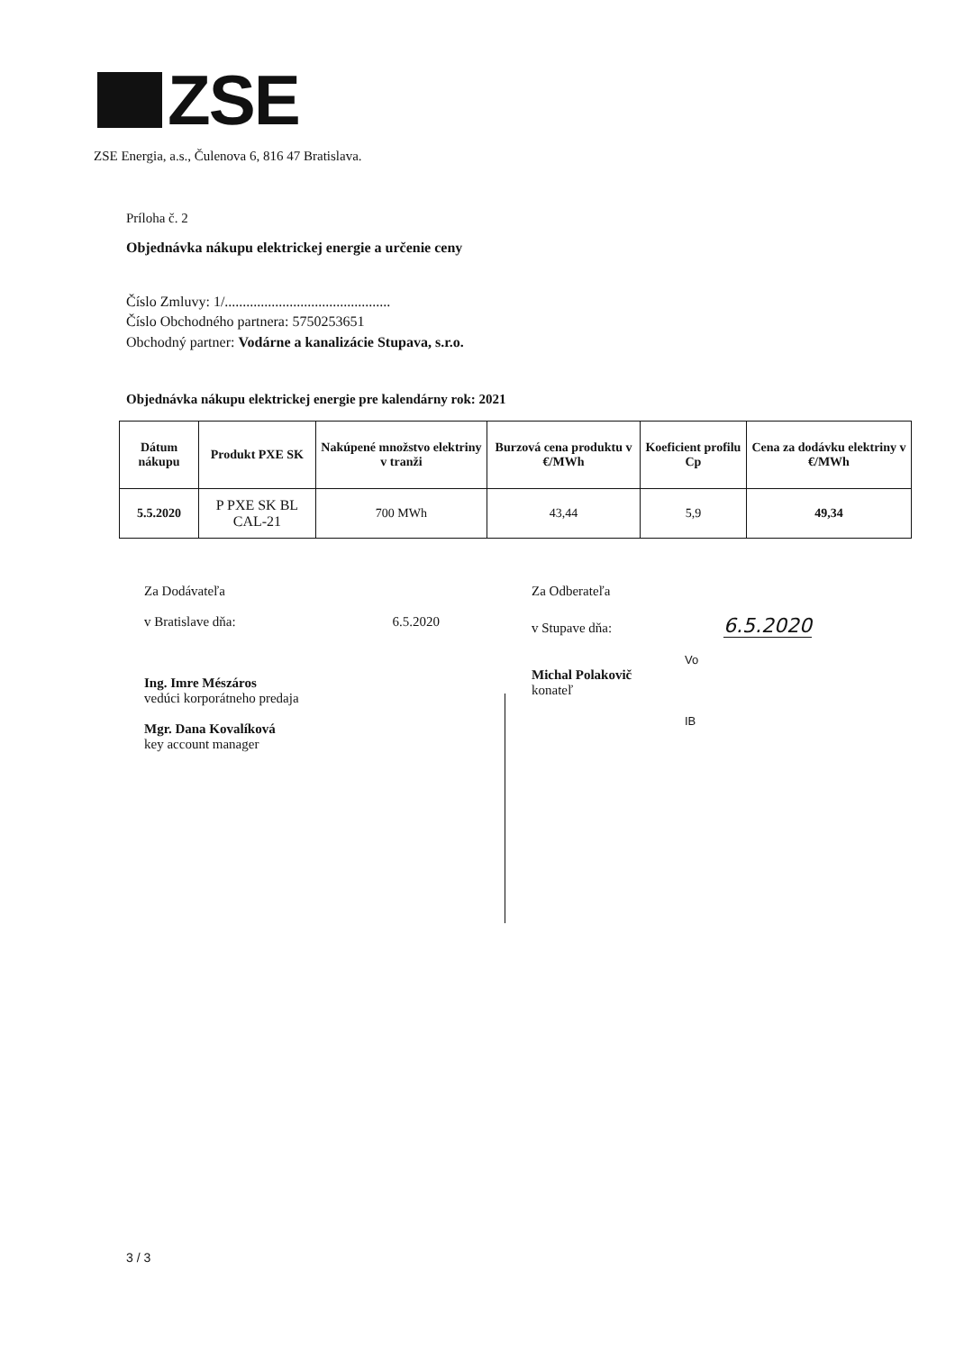ZSE
ZSE Energia, a.s., Čulenova 6, 816 47 Bratislava.
Príloha č. 2
Objednávka nákupu elektrickej energie a určenie ceny
Číslo Zmluvy: 1/..............................................
Číslo Obchodného partnera: 5750253651
Obchodný partner: Vodárne a kanalizácie Stupava, s.r.o.
Objednávka nákupu elektrickej energie pre kalendárny rok: 2021
| Dátum nákupu | Produkt PXE SK | Nakúpené množstvo elektriny v tranži | Burzová cena produktu v €/MWh | Koeficient profilu Cp | Cena za dodávku elektriny v €/MWh |
| --- | --- | --- | --- | --- | --- |
| 5.5.2020 | P PXE SK BL CAL-21 | 700 MWh | 43,44 | 5,9 | 49,34 |
Za Dodávateľa
v Bratislave dňa: 6.5.2020
Ing. Imre Mészáros
vedúci korporátneho predaja
Mgr. Dana Kovalíková
key account manager
Za Odberateľa
v Stupave dňa: 6.5.2020
Vo
Michal Polakovič
konateľ
IB
3 / 3